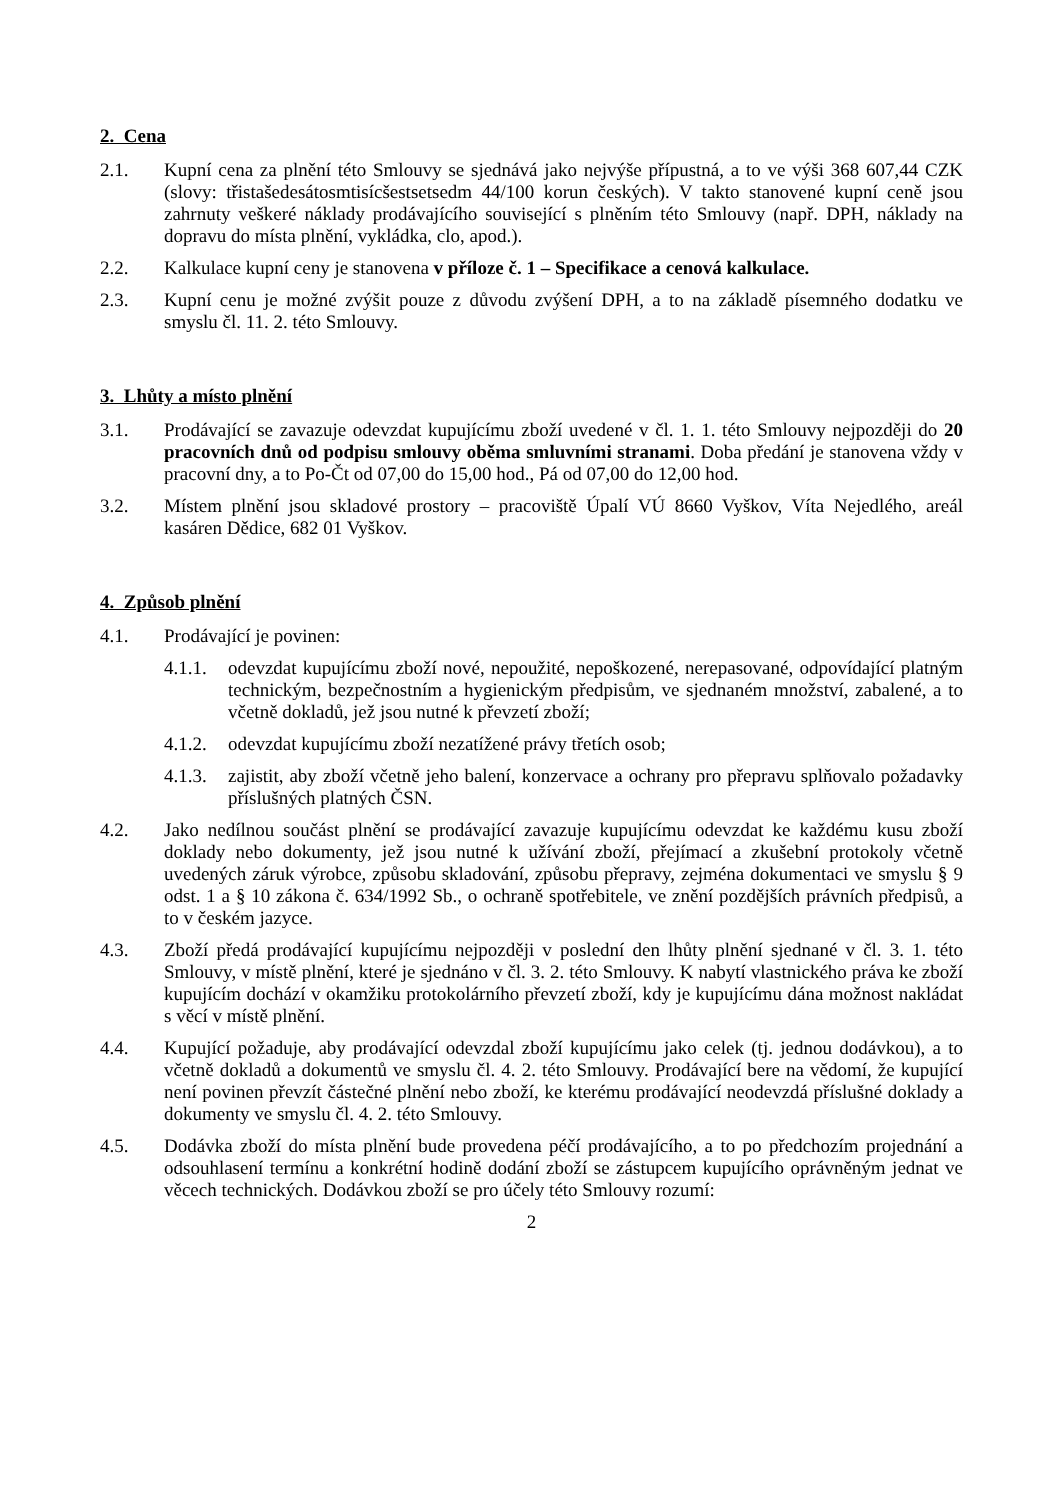2. Cena
2.1. Kupní cena za plnění této Smlouvy se sjednává jako nejvýše přípustná, a to ve výši 368 607,44 CZK (slovy: třistašedesátosmtisícšestsetsedm 44/100 korun českých). V takto stanovené kupní ceně jsou zahrnuty veškeré náklady prodávajícího související s plněním této Smlouvy (např. DPH, náklady na dopravu do místa plnění, vykládka, clo, apod.).
2.2. Kalkulace kupní ceny je stanovena v příloze č. 1 – Specifikace a cenová kalkulace.
2.3. Kupní cenu je možné zvýšit pouze z důvodu zvýšení DPH, a to na základě písemného dodatku ve smyslu čl. 11. 2. této Smlouvy.
3. Lhůty a místo plnění
3.1. Prodávající se zavazuje odevzdat kupujícímu zboží uvedené v čl. 1. 1. této Smlouvy nejpozději do 20 pracovních dnů od podpisu smlouvy oběma smluvními stranami. Doba předání je stanovena vždy v pracovní dny, a to Po-Čt od 07,00 do 15,00 hod., Pá od 07,00 do 12,00 hod.
3.2. Místem plnění jsou skladové prostory – pracoviště Úpalí VÚ 8660 Vyškov, Víta Nejedlého, areál kasáren Dědice, 682 01 Vyškov.
4. Způsob plnění
4.1. Prodávající je povinen:
4.1.1. odevzdat kupujícímu zboží nové, nepoužité, nepoškozené, nerepasované, odpovídající platným technickým, bezpečnostním a hygienickým předpisům, ve sjednaném množství, zabalené, a to včetně dokladů, jež jsou nutné k převzetí zboží;
4.1.2. odevzdat kupujícímu zboží nezatížené právy třetích osob;
4.1.3. zajistit, aby zboží včetně jeho balení, konzervace a ochrany pro přepravu splňovalo požadavky příslušných platných ČSN.
4.2. Jako nedílnou součást plnění se prodávající zavazuje kupujícímu odevzdat ke každému kusu zboží doklady nebo dokumenty, jež jsou nutné k užívání zboží, přejímací a zkušební protokoly včetně uvedených záruk výrobce, způsobu skladování, způsobu přepravy, zejména dokumentaci ve smyslu § 9 odst. 1 a § 10 zákona č. 634/1992 Sb., o ochraně spotřebitele, ve znění pozdějších právních předpisů, a to v českém jazyce.
4.3. Zboží předá prodávající kupujícímu nejpozději v poslední den lhůty plnění sjednané v čl. 3. 1. této Smlouvy, v místě plnění, které je sjednáno v čl. 3. 2. této Smlouvy. K nabytí vlastnického práva ke zboží kupujícím dochází v okamžiku protokolárního převzetí zboží, kdy je kupujícímu dána možnost nakládat s věcí v místě plnění.
4.4. Kupující požaduje, aby prodávající odevzdal zboží kupujícímu jako celek (tj. jednou dodávkou), a to včetně dokladů a dokumentů ve smyslu čl. 4. 2. této Smlouvy. Prodávající bere na vědomí, že kupující není povinen převzít částečné plnění nebo zboží, ke kterému prodávající neodevzdá příslušné doklady a dokumenty ve smyslu čl. 4. 2. této Smlouvy.
4.5. Dodávka zboží do místa plnění bude provedena péčí prodávajícího, a to po předchozím projednání a odsouhlasení termínu a konkrétní hodině dodání zboží se zástupcem kupujícího oprávněným jednat ve věcech technických. Dodávkou zboží se pro účely této Smlouvy rozumí:
2